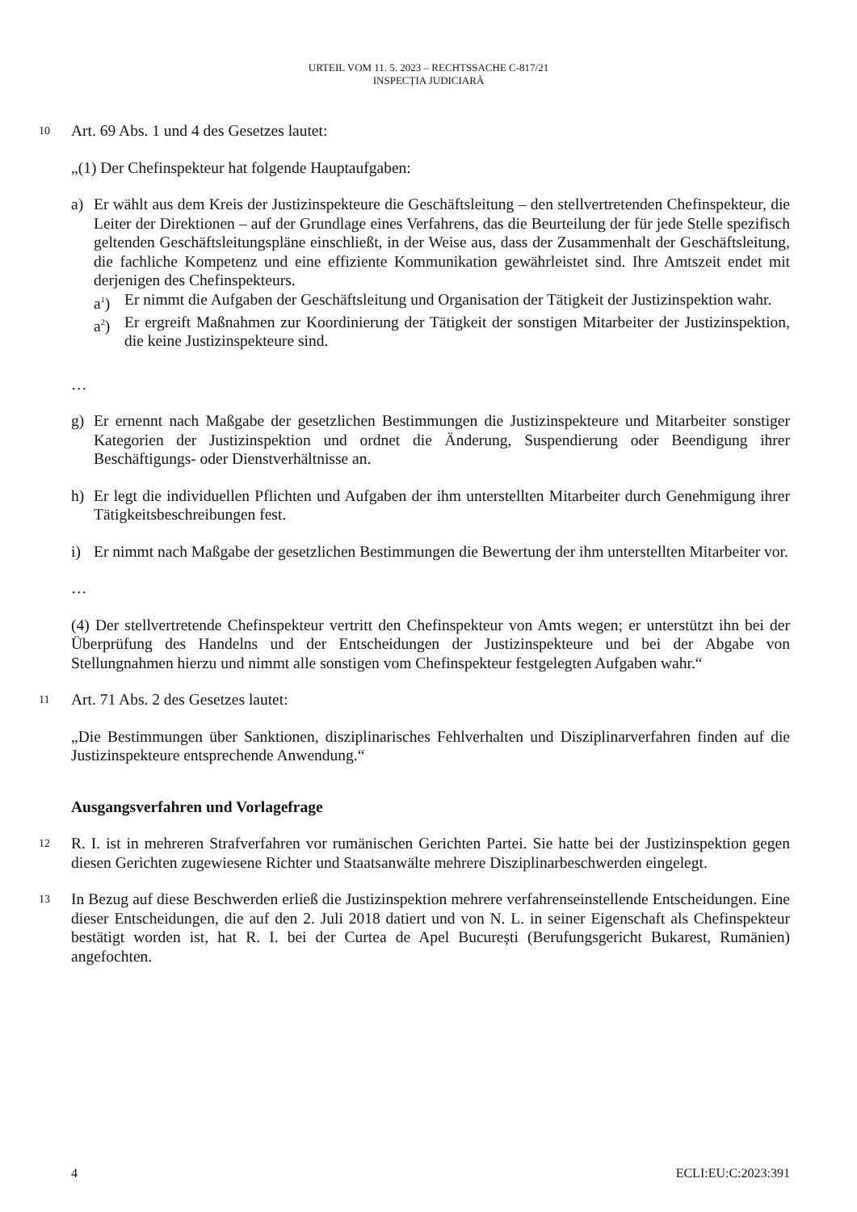URTEIL VOM 11. 5. 2023 – RECHTSSACHE C-817/21
INSPECȚIA JUDICIARĂ
10
Art. 69 Abs. 1 und 4 des Gesetzes lautet:
„(1) Der Chefinspekteur hat folgende Hauptaufgaben:
a) Er wählt aus dem Kreis der Justizinspekteure die Geschäftsleitung – den stellvertretenden Chefinspekteur, die Leiter der Direktionen – auf der Grundlage eines Verfahrens, das die Beurteilung der für jede Stelle spezifisch geltenden Geschäftsleitungspläne einschließt, in der Weise aus, dass der Zusammenhalt der Geschäftsleitung, die fachliche Kompetenz und eine effiziente Kommunikation gewährleistet sind. Ihre Amtszeit endet mit derjenigen des Chefinspekteurs.
a<sup>1</sup>) Er nimmt die Aufgaben der Geschäftsleitung und Organisation der Tätigkeit der Justizinspektion wahr.
a<sup>2</sup>) Er ergreift Maßnahmen zur Koordinierung der Tätigkeit der sonstigen Mitarbeiter der Justizinspektion, die keine Justizinspekteure sind.
…
g) Er ernennt nach Maßgabe der gesetzlichen Bestimmungen die Justizinspekteure und Mitarbeiter sonstiger Kategorien der Justizinspektion und ordnet die Änderung, Suspendierung oder Beendigung ihrer Beschäftigungs- oder Dienstverhältnisse an.
h) Er legt die individuellen Pflichten und Aufgaben der ihm unterstellten Mitarbeiter durch Genehmigung ihrer Tätigkeitsbeschreibungen fest.
i) Er nimmt nach Maßgabe der gesetzlichen Bestimmungen die Bewertung der ihm unterstellten Mitarbeiter vor.
…
(4) Der stellvertretende Chefinspekteur vertritt den Chefinspekteur von Amts wegen; er unterstützt ihn bei der Überprüfung des Handelns und der Entscheidungen der Justizinspekteure und bei der Abgabe von Stellungnahmen hierzu und nimmt alle sonstigen vom Chefinspekteur festgelegten Aufgaben wahr.“
11
Art. 71 Abs. 2 des Gesetzes lautet:
„Die Bestimmungen über Sanktionen, disziplinarisches Fehlverhalten und Disziplinarverfahren finden auf die Justizinspekteure entsprechende Anwendung.“
Ausgangsverfahren und Vorlagefrage
12
R. I. ist in mehreren Strafverfahren vor rumänischen Gerichten Partei. Sie hatte bei der Justizinspektion gegen diesen Gerichten zugewiesene Richter und Staatsanwälte mehrere Disziplinarbeschwerden eingelegt.
13
In Bezug auf diese Beschwerden erließ die Justizinspektion mehrere verfahrenseinstellende Entscheidungen. Eine dieser Entscheidungen, die auf den 2. Juli 2018 datiert und von N. L. in seiner Eigenschaft als Chefinspekteur bestätigt worden ist, hat R. I. bei der Curtea de Apel București (Berufungsgericht Bukarest, Rumänien) angefochten.
4 ECLI:EU:C:2023:391